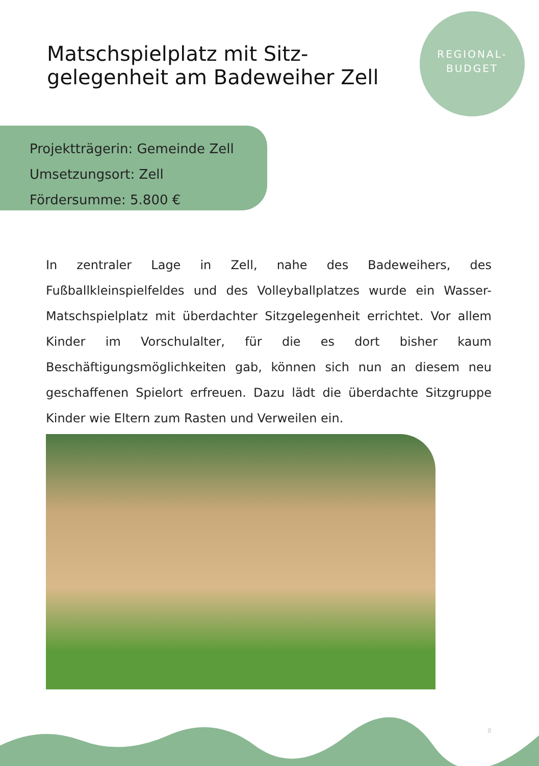Matschspielplatz mit Sitz-
gelegenheit am Badeweiher Zell
REGIONAL-
BUDGET
Projektträgerin: Gemeinde Zell
Umsetzungsort: Zell
Fördersumme: 5.800 €
In zentraler Lage in Zell, nahe des Badeweihers, des Fußballkleinspielfeldes und des Volleyballplatzes wurde ein Wasser-Matschspielplatz mit überdachter Sitzgelegenheit errichtet. Vor allem Kinder im Vorschulalter, für die es dort bisher kaum Beschäftigungsmöglichkeiten gab, können sich nun an diesem neu geschaffenen Spielort erfreuen. Dazu lädt die überdachte Sitzgruppe Kinder wie Eltern zum Rasten und Verweilen ein.
8